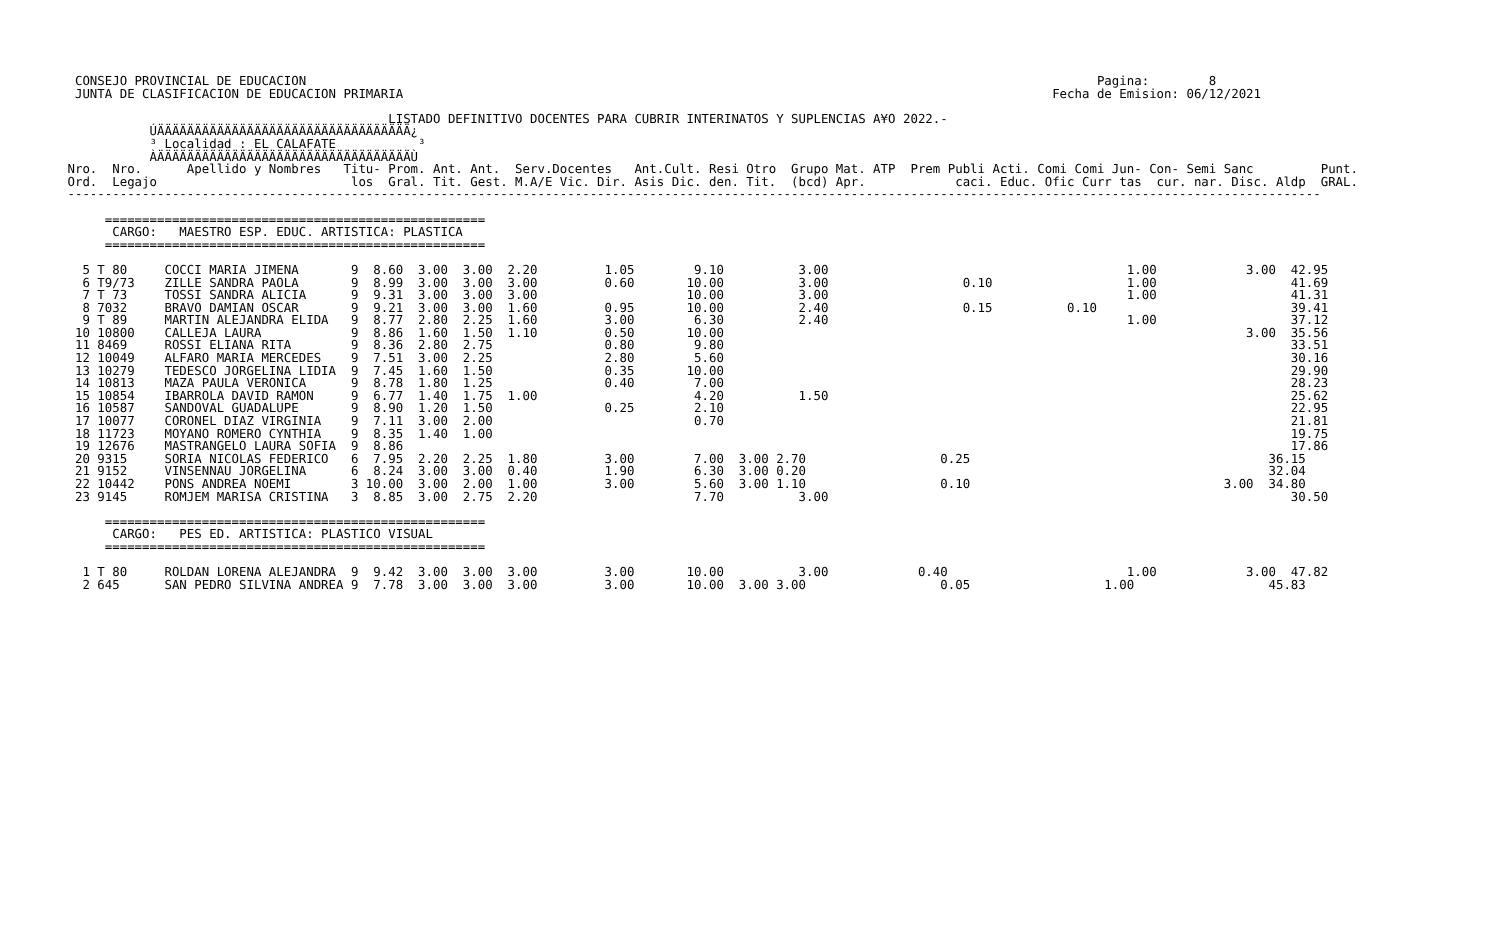CONSEJO PROVINCIAL DE EDUCACION                                                                                                          Pagina:        8
  JUNTA DE CLASIFICACION DE EDUCACION PRIMARIA                                                                                       Fecha de Emision: 06/12/2021

                                            LISTADO DEFINITIVO DOCENTES PARA CUBRIR INTERINATOS Y SUPLENCIAS A¥O 2022.-
            ÚÄÄÄÄÄÄÄÄÄÄÄÄÄÄÄÄÄÄÄÄÄÄÄÄÄÄÄÄÄÄÄÄÄÄ¿
            ³ Localidad : EL CALAFATE           ³
            ÀÄÄÄÄÄÄÄÄÄÄÄÄÄÄÄÄÄÄÄÄÄÄÄÄÄÄÄÄÄÄÄÄÄÄÙ
 Nro.  Nro.      Apellido y Nombres   Titu- Prom. Ant. Ant.  Serv.Docentes   Ant.Cult. Resi Otro  Grupo Mat. ATP  Prem Publi Acti. Comi Comi Jun- Con- Semi Sanc         Punt.
 Ord.  Legajo                          los  Gral. Tit. Gest. M.A/E Vic. Dir. Asis Dic. den. Tit.  (bcd) Apr.            caci. Educ. Ofic Curr tas  cur. nar. Disc. Aldp  GRAL.
 ------------------------------------------------------------------------------------------------------------------------------------------------------------------------

      ===================================================
       CARGO:   MAESTRO ESP. EDUC. ARTISTICA: PLASTICA
      ===================================================

   5 T 80     COCCI MARIA JIMENA       9  8.60  3.00  3.00  2.20         1.05        9.10          3.00                                        1.00            3.00  42.95
   6 T9/73    ZILLE SANDRA PAOLA       9  8.99  3.00  3.00  3.00         0.60       10.00          3.00                  0.10                  1.00                  41.69
   7 T 73     TOSSI SANDRA ALICIA      9  9.31  3.00  3.00  3.00                    10.00          3.00                                        1.00                  41.31
   8 7032     BRAVO DAMIAN OSCAR       9  9.21  3.00  3.00  1.60         0.95       10.00          2.40                  0.15          0.10                          39.41
   9 T 89     MARTIN ALEJANDRA ELIDA   9  8.77  2.80  2.25  1.60         3.00        6.30          2.40                                        1.00                  37.12
  10 10800    CALLEJA LAURA            9  8.86  1.60  1.50  1.10         0.50       10.00                                                                      3.00  35.56
  11 8469     ROSSI ELIANA RITA        9  8.36  2.80  2.75               0.80        9.80                                                                            33.51
  12 10049    ALFARO MARIA MERCEDES    9  7.51  3.00  2.25               2.80        5.60                                                                            30.16
  13 10279    TEDESCO JORGELINA LIDIA  9  7.45  1.60  1.50               0.35       10.00                                                                            29.90
  14 10813    MAZA PAULA VERONICA      9  8.78  1.80  1.25               0.40        7.00                                                                            28.23
  15 10854    IBARROLA DAVID RAMON     9  6.77  1.40  1.75  1.00                     4.20          1.50                                                              25.62
  16 10587    SANDOVAL GUADALUPE       9  8.90  1.20  1.50               0.25        2.10                                                                            22.95
  17 10077    CORONEL DIAZ VIRGINIA    9  7.11  3.00  2.00                           0.70                                                                            21.81
  18 11723    MOYANO ROMERO CYNTHIA    9  8.35  1.40  1.00                                                                                                           19.75
  19 12676    MASTRANGELO LAURA SOFIA  9  8.86                                                                                                                       17.86
  20 9315     SORIA NICOLAS FEDERICO   6  7.95  2.20  2.25  1.80         3.00        7.00  3.00 2.70                  0.25                                        36.15
  21 9152     VINSENNAU JORGELINA      6  8.24  3.00  3.00  0.40         1.90        6.30  3.00 0.20                                                              32.04
  22 10442    PONS ANDREA NOEMI        3 10.00  3.00  2.00  1.00         3.00        5.60  3.00 1.10                  0.10                                  3.00  34.80
  23 9145     ROMJEM MARISA CRISTINA   3  8.85  3.00  2.75  2.20                     7.70          3.00                                                              30.50

      ===================================================
       CARGO:   PES ED. ARTISTICA: PLASTICO VISUAL
      ===================================================

   1 T 80     ROLDAN LORENA ALEJANDRA  9  9.42  3.00  3.00  3.00         3.00       10.00          3.00            0.40                        1.00            3.00  47.82
   2 645      SAN PEDRO SILVINA ANDREA 9  7.78  3.00  3.00  3.00         3.00       10.00  3.00 3.00                  0.05                  1.00                  45.83